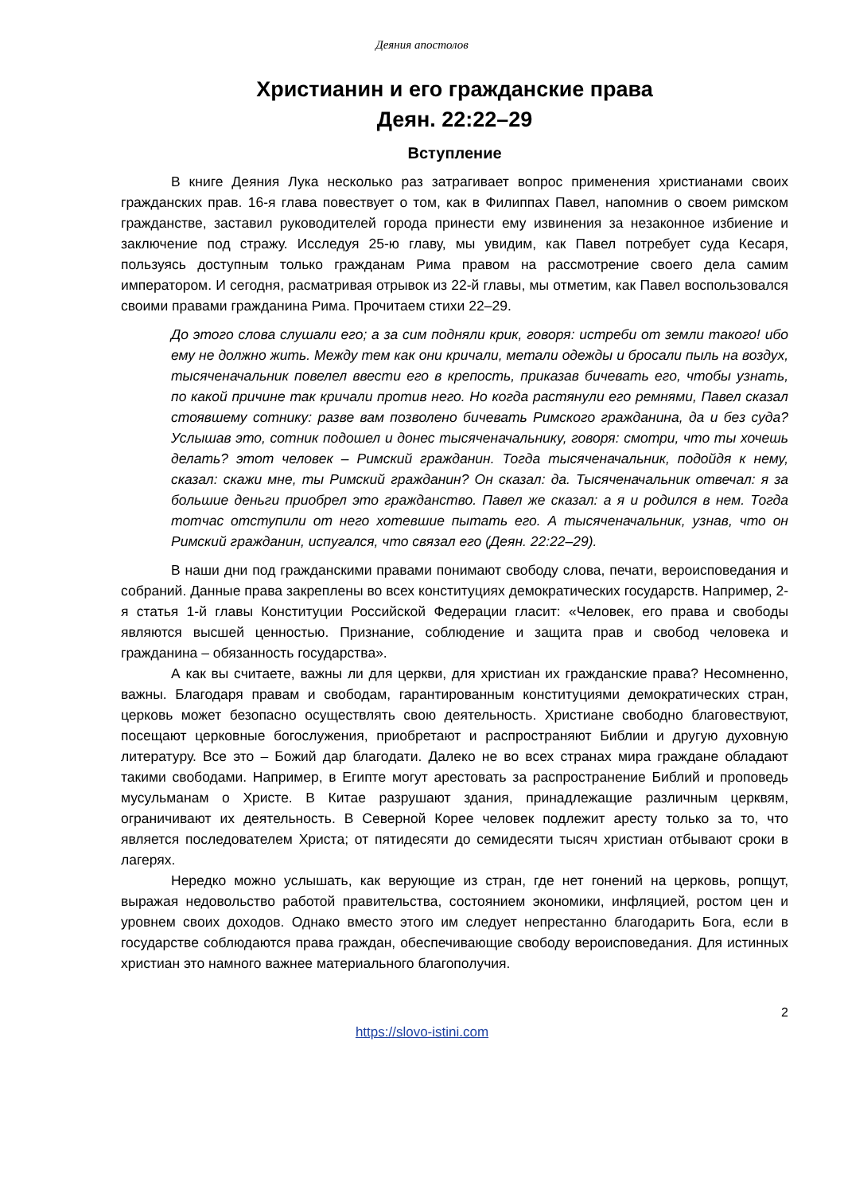Деяния апостолов
Христианин и его гражданские права
Деян. 22:22–29
Вступление
В книге Деяния Лука несколько раз затрагивает вопрос применения христианами своих гражданских прав. 16-я глава повествует о том, как в Филиппах Павел, напомнив о своем римском гражданстве, заставил руководителей города принести ему извинения за незаконное избиение и заключение под стражу. Исследуя 25-ю главу, мы увидим, как Павел потребует суда Кесаря, пользуясь доступным только гражданам Рима правом на рассмотрение своего дела самим императором. И сегодня, расматривая отрывок из 22-й главы, мы отметим, как Павел воспользовался своими правами гражданина Рима. Прочитаем стихи 22–29.
До этого слова слушали его; а за сим подняли крик, говоря: истреби от земли такого! ибо ему не должно жить. Между тем как они кричали, метали одежды и бросали пыль на воздух, тысяченачальник повелел ввести его в крепость, приказав бичевать его, чтобы узнать, по какой причине так кричали против него. Но когда растянули его ремнями, Павел сказал стоявшему сотнику: разве вам позволено бичевать Римского гражданина, да и без суда? Услышав это, сотник подошел и донес тысяченачальнику, говоря: смотри, что ты хочешь делать? этот человек – Римский гражданин. Тогда тысяченачальник, подойдя к нему, сказал: скажи мне, ты Римский гражданин? Он сказал: да. Тысяченачальник отвечал: я за большие деньги приобрел это гражданство. Павел же сказал: а я и родился в нем. Тогда тотчас отступили от него хотевшие пытать его. А тысяченачальник, узнав, что он Римский гражданин, испугался, что связал его (Деян. 22:22–29).
В наши дни под гражданскими правами понимают свободу слова, печати, вероисповедания и собраний. Данные права закреплены во всех конституциях демократических государств. Например, 2-я статья 1-й главы Конституции Российской Федерации гласит: «Человек, его права и свободы являются высшей ценностью. Признание, соблюдение и защита прав и свобод человека и гражданина – обязанность государства».
А как вы считаете, важны ли для церкви, для христиан их гражданские права? Несомненно, важны. Благодаря правам и свободам, гарантированным конституциями демократических стран, церковь может безопасно осуществлять свою деятельность. Христиане свободно благовествуют, посещают церковные богослужения, приобретают и распространяют Библии и другую духовную литературу. Все это – Божий дар благодати. Далеко не во всех странах мира граждане обладают такими свободами. Например, в Египте могут арестовать за распространение Библий и проповедь мусульманам о Христе. В Китае разрушают здания, принадлежащие различным церквям, ограничивают их деятельность. В Северной Корее человек подлежит аресту только за то, что является последователем Христа; от пятидесяти до семидесяти тысяч христиан отбывают сроки в лагерях.
Нередко можно услышать, как верующие из стран, где нет гонений на церковь, ропщут, выражая недовольство работой правительства, состоянием экономики, инфляцией, ростом цен и уровнем своих доходов. Однако вместо этого им следует непрестанно благодарить Бога, если в государстве соблюдаются права граждан, обеспечивающие свободу вероисповедания. Для истинных христиан это намного важнее материального благополучия.
2
https://slovo-istini.com